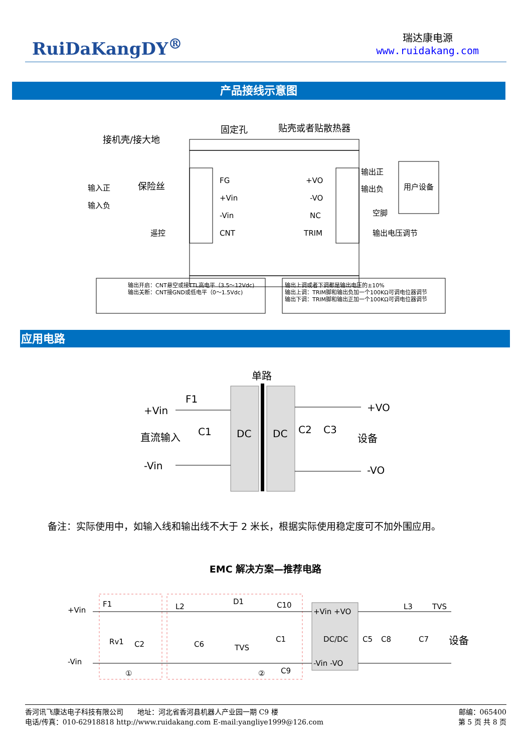RuiDaKangDY<sup>®</sup>
瑞达康电源
www.ruidakang.com
产品接线示意图
固定孔
贴壳或者贴散热器
接机壳/接大地
FG
+Vin
-Vin
CNT
+VO
-VO
NC
TRIM
输入正
输入负
保险丝
遥控
输出正
输出负
空脚
输出电压调节
用户设备
输出开启：CNT悬空或接TTL高电平（3.5～12Vdc)
输出关断：CNT接GND或低电平（0～1.5Vdc)
输出上调或者下调都是输出电压的±10%
输出上调：TRIM脚和输出负加一个100KΩ可调电位器调节
输出下调：TRIM脚和输出正加一个100KΩ可调电位器调节
应用电路
单路
DC
DC
+Vin
F1
直流输入
C1
-Vin
C2
C3
+VO
-VO
设备
备注：实际使用中，如输入线和输出线不大于 2 米长，根据实际使用稳定度可不加外围应用。
EMC 解决方案—推荐电路
+Vin
-Vin
F1
Rv1
C2
L2
C6
D1
TVS
C1
C10
C9
①
②
+Vin +VO
DC/DC
-Vin -VO
C5
C8
L3
TVS
C7
设备
香河讯飞康达电子科技有限公司　　地址：河北省香河县机器人产业园一期 C9 楼 邮编：065400
电话/传真：010-62918818 http://www.ruidakang.com E-mail:yangliye1999@126.com 第 5 页 共 8 页